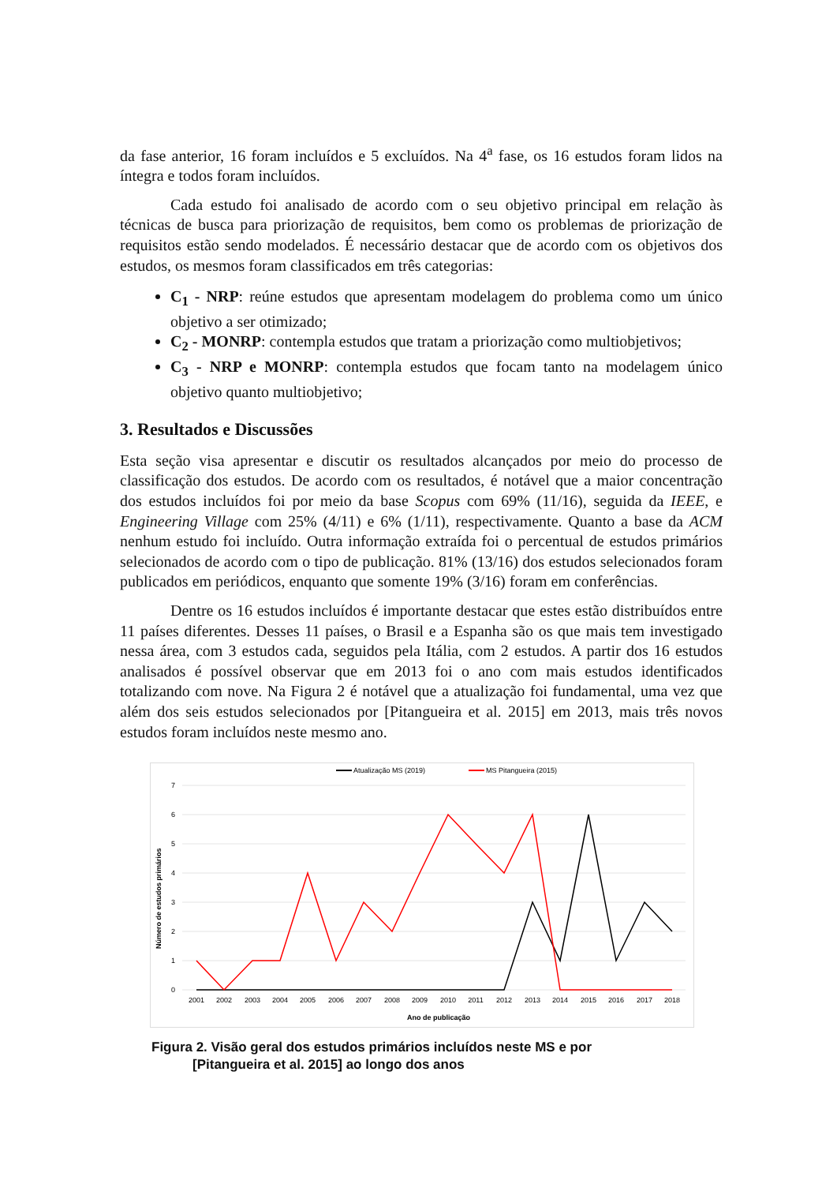da fase anterior, 16 foram incluídos e 5 excluídos. Na 4<sup>a</sup> fase, os 16 estudos foram lidos na íntegra e todos foram incluídos.
Cada estudo foi analisado de acordo com o seu objetivo principal em relação às técnicas de busca para priorização de requisitos, bem como os problemas de priorização de requisitos estão sendo modelados. É necessário destacar que de acordo com os objetivos dos estudos, os mesmos foram classificados em três categorias:
C<sub>1</sub> - NRP: reúne estudos que apresentam modelagem do problema como um único objetivo a ser otimizado;
C<sub>2</sub> - MONRP: contempla estudos que tratam a priorização como multiobjetivos;
C<sub>3</sub> - NRP e MONRP: contempla estudos que focam tanto na modelagem único objetivo quanto multiobjetivo;
3. Resultados e Discussões
Esta seção visa apresentar e discutir os resultados alcançados por meio do processo de classificação dos estudos. De acordo com os resultados, é notável que a maior concentração dos estudos incluídos foi por meio da base Scopus com 69% (11/16), seguida da IEEE, e Engineering Village com 25% (4/11) e 6% (1/11), respectivamente. Quanto a base da ACM nenhum estudo foi incluído. Outra informação extraída foi o percentual de estudos primários selecionados de acordo com o tipo de publicação. 81% (13/16) dos estudos selecionados foram publicados em periódicos, enquanto que somente 19% (3/16) foram em conferências.
Dentre os 16 estudos incluídos é importante destacar que estes estão distribuídos entre 11 países diferentes. Desses 11 países, o Brasil e a Espanha são os que mais tem investigado nessa área, com 3 estudos cada, seguidos pela Itália, com 2 estudos. A partir dos 16 estudos analisados é possível observar que em 2013 foi o ano com mais estudos identificados totalizando com nove. Na Figura 2 é notável que a atualização foi fundamental, uma vez que além dos seis estudos selecionados por [Pitangueira et al. 2015] em 2013, mais três novos estudos foram incluídos neste mesmo ano.
Atualização MS (2019)
MS Pitangueira (2015)
7
6
5
4
3
2
1
0
Número de estudos primários
2001
2002
2003
2004
2005
2006
2007
2008
2009
2010
2011
2012
2013
2014
2015
2016
2017
2018
Ano de publicação
Figura 2. Visão geral dos estudos primários incluídos neste MS e por
[Pitangueira et al. 2015] ao longo dos anos